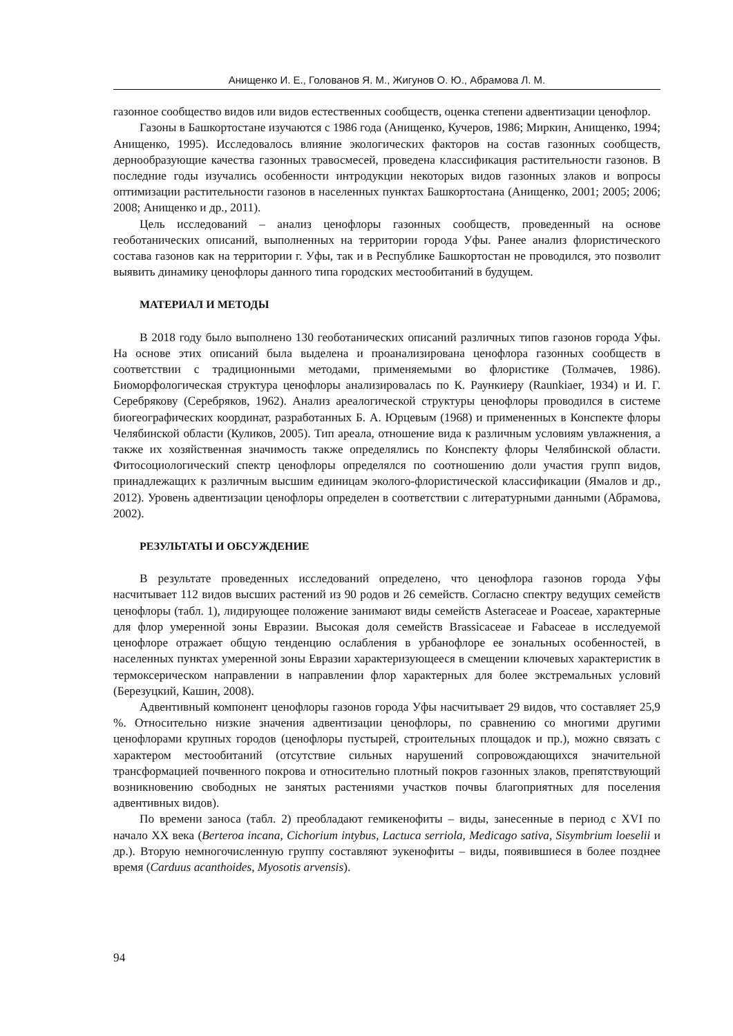Анищенко И. Е., Голованов Я. М., Жигунов О. Ю., Абрамова Л. М.
газонное сообщество видов или видов естественных сообществ, оценка степени адвентизации ценофлор.
Газоны в Башкортостане изучаются с 1986 года (Анищенко, Кучеров, 1986; Миркин, Анищенко, 1994; Анищенко, 1995). Исследовалось влияние экологических факторов на состав газонных сообществ, дернообразующие качества газонных травосмесей, проведена классификация растительности газонов. В последние годы изучались особенности интродукции некоторых видов газонных злаков и вопросы оптимизации растительности газонов в населенных пунктах Башкортостана (Анищенко, 2001; 2005; 2006; 2008; Анищенко и др., 2011).
Цель исследований – анализ ценофлоры газонных сообществ, проведенный на основе геоботанических описаний, выполненных на территории города Уфы. Ранее анализ флористического состава газонов как на территории г. Уфы, так и в Республике Башкортостан не проводился, это позволит выявить динамику ценофлоры данного типа городских местообитаний в будущем.
МАТЕРИАЛ И МЕТОДЫ
В 2018 году было выполнено 130 геоботанических описаний различных типов газонов города Уфы. На основе этих описаний была выделена и проанализирована ценофлора газонных сообществ в соответствии с традиционными методами, применяемыми во флористике (Толмачев, 1986). Биоморфологическая структура ценофлоры анализировалась по К. Раункиеру (Raunkiaer, 1934) и И. Г. Серебрякову (Серебряков, 1962). Анализ ареалогической структуры ценофлоры проводился в системе биогеографических координат, разработанных Б. А. Юрцевым (1968) и примененных в Конспекте флоры Челябинской области (Куликов, 2005). Тип ареала, отношение вида к различным условиям увлажнения, а также их хозяйственная значимость также определялись по Конспекту флоры Челябинской области. Фитосоциологический спектр ценофлоры определялся по соотношению доли участия групп видов, принадлежащих к различным высшим единицам эколого-флористической классификации (Ямалов и др., 2012). Уровень адвентизации ценофлоры определен в соответствии с литературными данными (Абрамова, 2002).
РЕЗУЛЬТАТЫ И ОБСУЖДЕНИЕ
В результате проведенных исследований определено, что ценофлора газонов города Уфы насчитывает 112 видов высших растений из 90 родов и 26 семейств. Согласно спектру ведущих семейств ценофлоры (табл. 1), лидирующее положение занимают виды семейств Asteraceae и Poaceae, характерные для флор умеренной зоны Евразии. Высокая доля семейств Brassicaceae и Fabaceae в исследуемой ценофлоре отражает общую тенденцию ослабления в урбанофлоре ее зональных особенностей, в населенных пунктах умеренной зоны Евразии характеризующееся в смещении ключевых характеристик в термоксерическом направлении в направлении флор характерных для более экстремальных условий (Березуцкий, Кашин, 2008).
Адвентивный компонент ценофлоры газонов города Уфы насчитывает 29 видов, что составляет 25,9 %. Относительно низкие значения адвентизации ценофлоры, по сравнению со многими другими ценофлорами крупных городов (ценофлоры пустырей, строительных площадок и пр.), можно связать с характером местообитаний (отсутствие сильных нарушений сопровождающихся значительной трансформацией почвенного покрова и относительно плотный покров газонных злаков, препятствующий возникновению свободных не занятых растениями участков почвы благоприятных для поселения адвентивных видов).
По времени заноса (табл. 2) преобладают гемикенофиты – виды, занесенные в период с XVI по начало XX века (Berteroa incana, Cichorium intybus, Lactuca serriola, Medicago sativa, Sisymbrium loeselii и др.). Вторую немногочисленную группу составляют эукенофиты – виды, появившиеся в более позднее время (Carduus acanthoides, Myosotis arvensis).
94